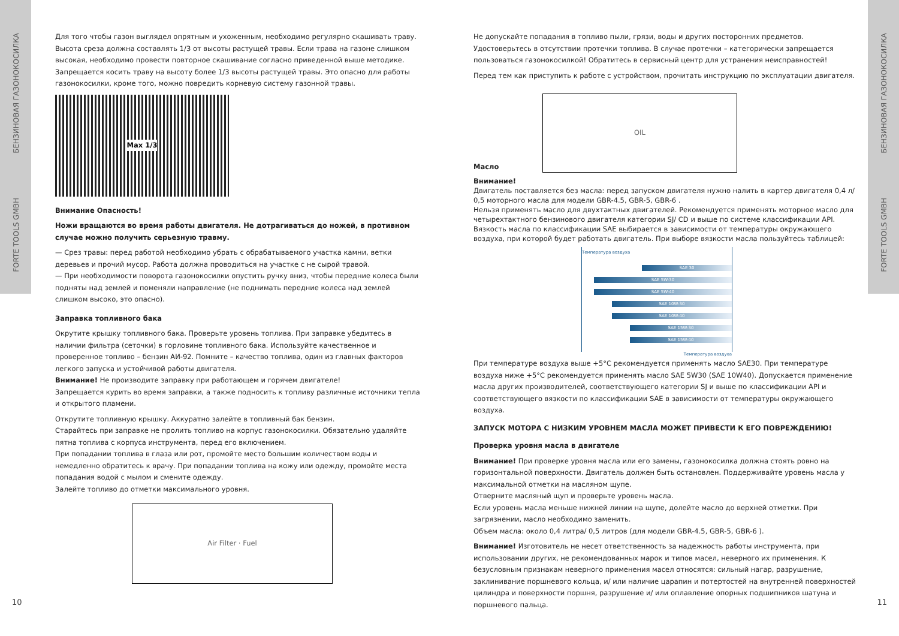БЕНЗИНОВАЯ ГАЗОНОКОСИЛКА
FORTE TOOLS GMBH
БЕНЗИНОВАЯ ГАЗОНОКОСИЛКА
FORTE TOOLS GMBH
Для того чтобы газон выглядел опрятным и ухоженным, необходимо регулярно скашивать траву. Высота среза должна составлять 1/3 от высоты растущей травы. Если трава на газоне слишком высокая, необходимо провести повторное скашивание согласно приведенной выше методике. Запрещается косить траву на высоту более 1/3 высоты растущей травы. Это опасно для работы газонокосилки, кроме того, можно повредить корневую систему газонной травы.
Max 1/3
Внимание Опасность!
Ножи вращаются во время работы двигателя. Не дотрагиваться до ножей, в противном случае можно получить серьезную травму.
— Срез травы: перед работой необходимо убрать с обрабатываемого участка камни, ветки деревьев и прочий мусор. Работа должна проводиться на участке с не сырой травой.
— При необходимости поворота газонокосилки опустить ручку вниз, чтобы передние колеса были подняты над землей и поменяли направление (не поднимать передние колеса над землей слишком высоко, это опасно).
Заправка топливного бака
Окрутите крышку топливного бака. Проверьте уровень топлива. При заправке убедитесь в наличии фильтра (сеточки) в горловине топливного бака. Используйте качественное и проверенное топливо – бензин АИ-92. Помните – качество топлива, один из главных факторов легкого запуска и устойчивой работы двигателя.
Внимание! Не производите заправку при работающем и горячем двигателе!
Запрещается курить во время заправки, а также подносить к топливу различные источники тепла и открытого пламени.
Открутите топливную крышку. Аккуратно залейте в топливный бак бензин.
Старайтесь при заправке не пролить топливо на корпус газонокосилки. Обязательно удаляйте пятна топлива с корпуса инструмента, перед его включением.
При попадании топлива в глаза или рот, промойте место большим количеством воды и немедленно обратитесь к врачу. При попадании топлива на кожу или одежду, промойте места попадания водой с мылом и смените одежду.
Залейте топливо до отметки максимального уровня.
Air Filter · Fuel
Не допускайте попадания в топливо пыли, грязи, воды и других посторонних предметов.
Удостоверьтесь в отсутствии протечки топлива. В случае протечки – категорически запрещается пользоваться газонокосилкой! Обратитесь в сервисный центр для устранения неисправностей!
Перед тем как приступить к работе с устройством, прочитать инструкцию по эксплуатации двигателя.
Масло
OIL
Внимание!
Двигатель поставляется без масла: перед запуском двигателя нужно налить в картер двигателя 0,4 л/ 0,5 моторного масла для модели GBR-4.5, GBR-5, GBR-6 .
Нельзя применять масло для двухтактных двигателей. Рекомендуется применять моторное масло для четырехтактного бензинового двигателя категории SJ/ CD и выше по системе классификации API. Вязкость масла по классификации SAE выбирается в зависимости от температуры окружающего воздуха, при которой будет работать двигатель. При выборе вязкости масла пользуйтесь таблицей:
Температура воздуха
SAE 30
SAE 5W-30
SAE 5W-40
SAE 10W-30
SAE 10W-40
SAE 15W-30
SAE 15W-40
Температура воздуха
При температуре воздуха выше +5°С рекомендуется применять масло SAE30. При температуре воздуха ниже +5°С рекомендуется применять масло SAE 5W30 (SAE 10W40). Допускается применение масла других производителей, соответствующего категории SJ и выше по классификации API и соответствующего вязкости по классификации SAE в зависимости от температуры окружающего воздуха.
ЗАПУСК МОТОРА С НИЗКИМ УРОВНЕМ МАСЛА МОЖЕТ ПРИВЕСТИ К ЕГО ПОВРЕЖДЕНИЮ!
Проверка уровня масла в двигателе
Внимание! При проверке уровня масла или его замены, газонокосилка должна стоять ровно на горизонтальной поверхности. Двигатель должен быть остановлен. Поддерживайте уровень масла у максимальной отметки на масляном щупе.
Отверните масляный щуп и проверьте уровень масла.
Если уровень масла меньше нижней линии на щупе, долейте масло до верхней отметки. При загрязнении, масло необходимо заменить.
Объем масла: около 0,4 литра/ 0,5 литров (для модели GBR-4.5, GBR-5, GBR-6 ).
Внимание! Изготовитель не несет ответственность за надежность работы инструмента, при использовании других, не рекомендованных марок и типов масел, неверного их применения. К безусловным признакам неверного применения масел относятся: сильный нагар, разрушение, заклинивание поршневого кольца, и/ или наличие царапин и потертостей на внутренней поверхностей цилиндра и поверхности поршня, разрушение и/ или оплавление опорных подшипников шатуна и поршневого пальца.
10 11